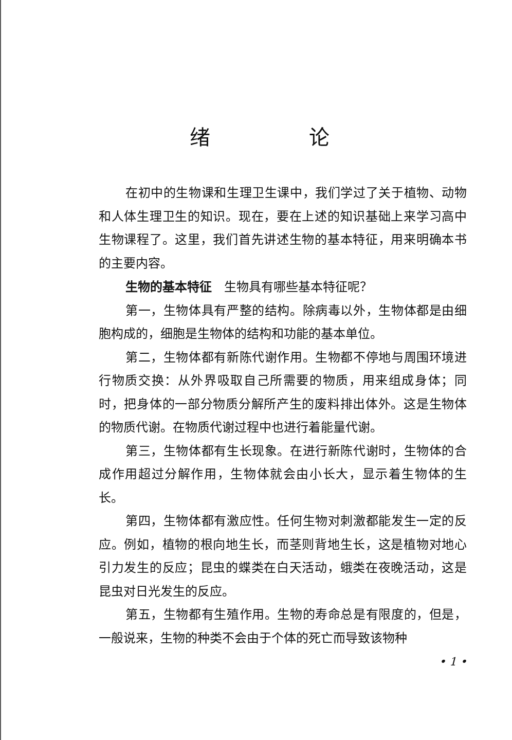绪 论
在初中的生物课和生理卫生课中，我们学过了关于植物、动物和人体生理卫生的知识。现在，要在上述的知识基础上来学习高中生物课程了。这里，我们首先讲述生物的基本特征，用来明确本书的主要内容。
生物的基本特征　生物具有哪些基本特征呢？
第一，生物体具有严整的结构。除病毒以外，生物体都是由细胞构成的，细胞是生物体的结构和功能的基本单位。
第二，生物体都有新陈代谢作用。生物都不停地与周围环境进行物质交换：从外界吸取自己所需要的物质，用来组成身体；同时，把身体的一部分物质分解所产生的废料排出体外。这是生物体的物质代谢。在物质代谢过程中也进行着能量代谢。
第三，生物体都有生长现象。在进行新陈代谢时，生物体的合成作用超过分解作用，生物体就会由小长大，显示着生物体的生长。
第四，生物体都有激应性。任何生物对刺激都能发生一定的反应。例如，植物的根向地生长，而茎则背地生长，这是植物对地心引力发生的反应；昆虫的蝶类在白天活动，蛾类在夜晚活动，这是昆虫对日光发生的反应。
第五，生物都有生殖作用。生物的寿命总是有限度的，但是，一般说来，生物的种类不会由于个体的死亡而导致该物种
• 1 •